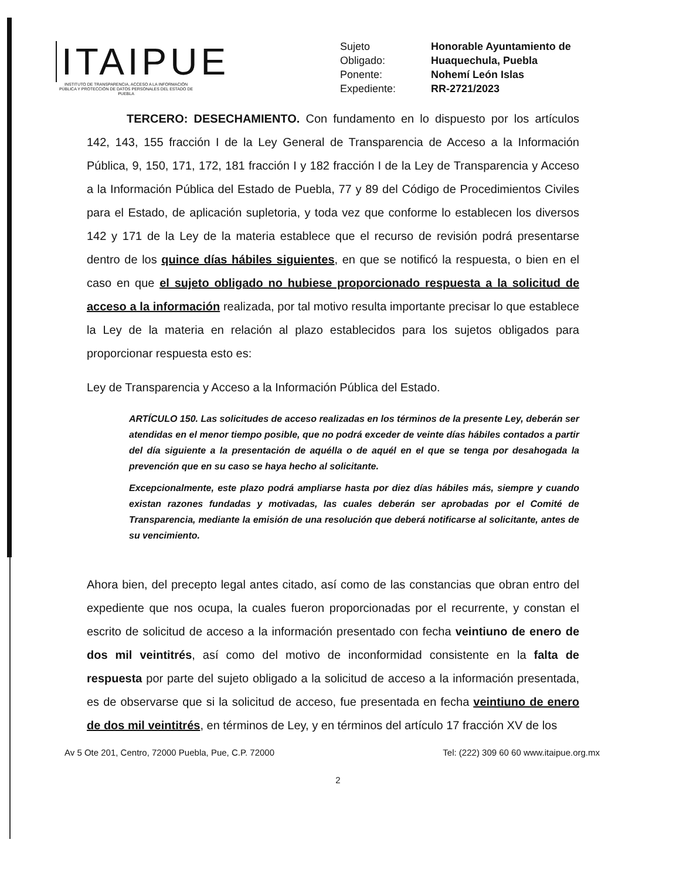ITAIPUE
INSTITUTO DE TRANSPARENCIA, ACCESO A LA INFORMACIÓN PÚBLICA Y PROTECCIÓN DE DATOS PERSONALES DEL ESTADO DE PUEBLA
Sujeto Honorable Ayuntamiento de Obligado: Huaquechula, Puebla Ponente: Nohemí León Islas Expediente: RR-2721/2023
TERCERO: DESECHAMIENTO. Con fundamento en lo dispuesto por los artículos 142, 143, 155 fracción I de la Ley General de Transparencia de Acceso a la Información Pública, 9, 150, 171, 172, 181 fracción I y 182 fracción I de la Ley de Transparencia y Acceso a la Información Pública del Estado de Puebla, 77 y 89 del Código de Procedimientos Civiles para el Estado, de aplicación supletoria, y toda vez que conforme lo establecen los diversos 142 y 171 de la Ley de la materia establece que el recurso de revisión podrá presentarse dentro de los quince días hábiles siguientes, en que se notificó la respuesta, o bien en el caso en que el sujeto obligado no hubiese proporcionado respuesta a la solicitud de acceso a la información realizada, por tal motivo resulta importante precisar lo que establece la Ley de la materia en relación al plazo establecidos para los sujetos obligados para proporcionar respuesta esto es:
Ley de Transparencia y Acceso a la Información Pública del Estado.
ARTÍCULO 150. Las solicitudes de acceso realizadas en los términos de la presente Ley, deberán ser atendidas en el menor tiempo posible, que no podrá exceder de veinte días hábiles contados a partir del día siguiente a la presentación de aquélla o de aquél en el que se tenga por desahogada la prevención que en su caso se haya hecho al solicitante.
Excepcionalmente, este plazo podrá ampliarse hasta por diez días hábiles más, siempre y cuando existan razones fundadas y motivadas, las cuales deberán ser aprobadas por el Comité de Transparencia, mediante la emisión de una resolución que deberá notificarse al solicitante, antes de su vencimiento.
Ahora bien, del precepto legal antes citado, así como de las constancias que obran entro del expediente que nos ocupa, la cuales fueron proporcionadas por el recurrente, y constan el escrito de solicitud de acceso a la información presentado con fecha veintiuno de enero de dos mil veintitrés, así como del motivo de inconformidad consistente en la falta de respuesta por parte del sujeto obligado a la solicitud de acceso a la información presentada, es de observarse que si la solicitud de acceso, fue presentada en fecha veintiuno de enero de dos mil veintitrés, en términos de Ley, y en términos del artículo 17 fracción XV de los
Av 5 Ote 201, Centro, 72000 Puebla, Pue, C.P. 72000 Tel: (222) 309 60 60 www.itaipue.org.mx
2